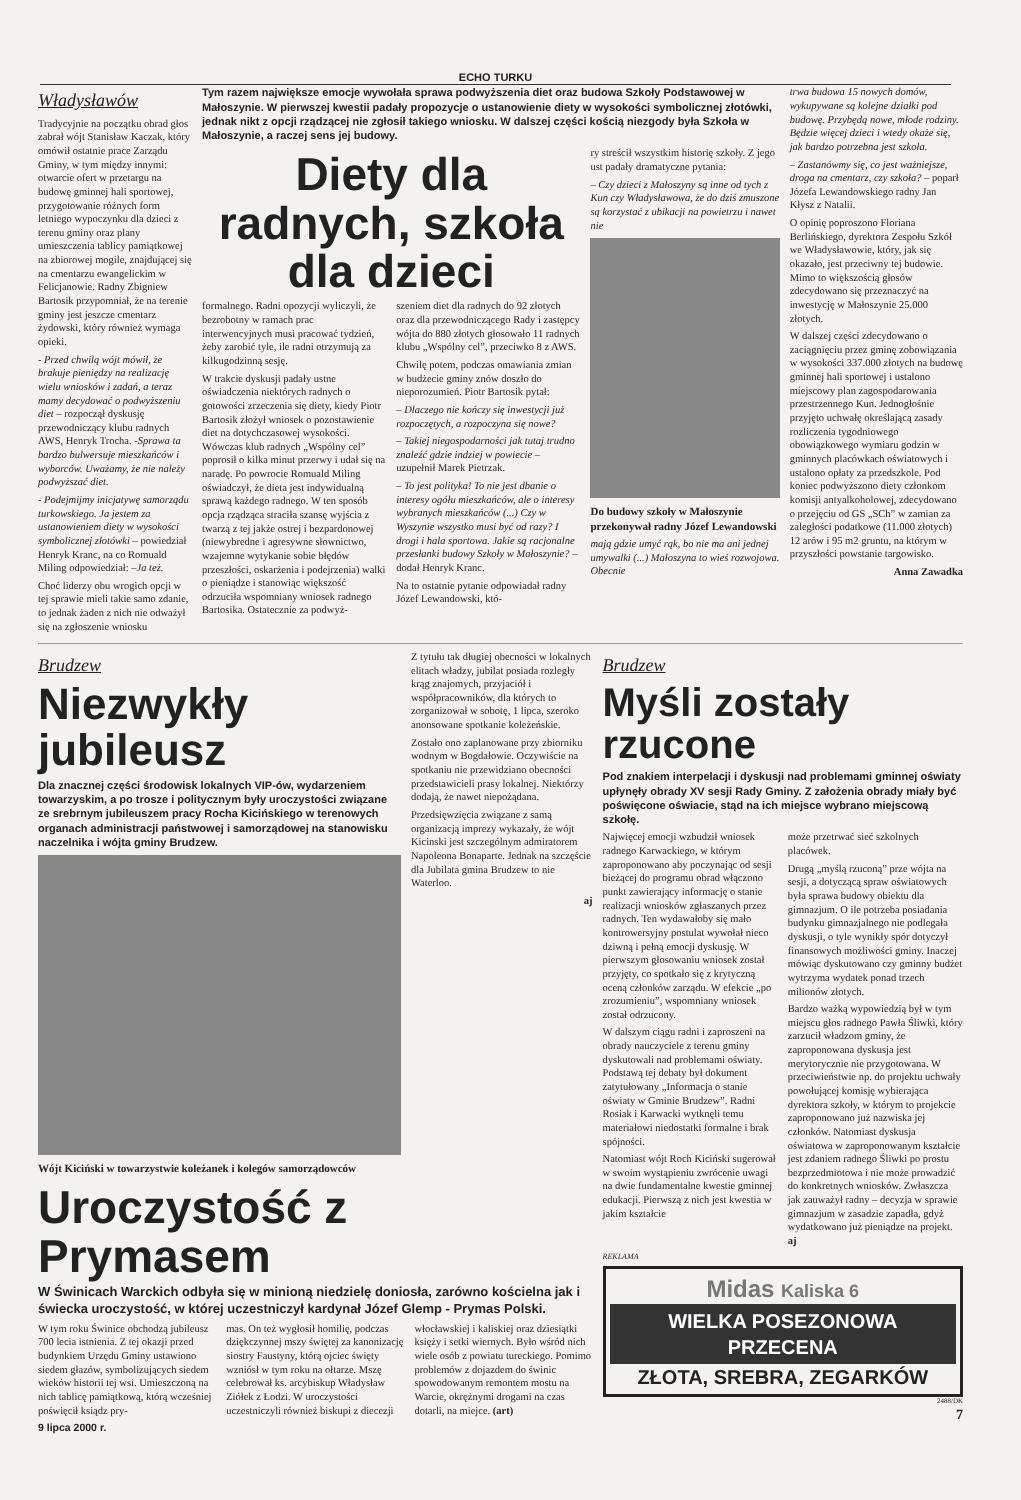ECHO TURKU
Władysławów
Tradycyjnie na początku obrad głos zabrał wójt Stanisław Kaczak, który omówił ostatnie prace Zarządu Gminy, w tym między innymi: otwarcie ofert w przetargu na budowę gminnej hali sportowej, przygotowanie różnych form letniego wypoczynku dla dzieci z terenu gminy oraz plany umieszczenia tablicy pamiątkowej na zbiorowej mogile, znajdującej się na cmentarzu ewangelickim w Felicjanowie. Radny Zbigniew Bartosik przypomniał, że na terenie gminy jest jeszcze cmentarz żydowski, który również wymaga opieki.
- Przed chwilą wójt mówił, że brakuje pieniędzy na realizację wielu wniosków i zadań, a teraz mamy decydować o podwyższeniu diet – rozpoczął dyskusję przewodniczący klubu radnych AWS, Henryk Trocha. -Sprawa ta bardzo bulwersuje mieszkańców i wyborców. Uważamy, że nie należy podwyższać diet.
- Podejmijmy inicjatywę samorządu turkowskiego. Ja jestem za ustanowieniem diety w wysokości symbolicznej złotówki – powiedział Henryk Kranc, na co Romuald Miling odpowiedział: –Ja też.
Choć liderzy obu wrogich opcji w tej sprawie mieli takie samo zdanie, to jednak żaden z nich nie odważył się na zgłoszenie wniosku
Tym razem największe emocje wywołała sprawa podwyższenia diet oraz budowa Szkoły Podstawowej w Małoszynie. W pierwszej kwestii padały propozycje o ustanowienie diety w wysokości symbolicznej złotówki, jednak nikt z opcji rządzącej nie zgłosił takiego wniosku. W dalszej części kością niezgody była Szkoła w Małoszynie, a raczej sens jej budowy.
Diety dla radnych, szkoła dla dzieci
formalnego. Radni opozycji wyliczyli, że bezrobotny w ramach prac interwencyjnych musi pracować tydzień, żeby zarobić tyle, ile radni otrzymują za kilkugodzinną sesję.
W trakcie dyskusji padały ustne oświadczenia niektórych radnych o gotowości zrzeczenia się diety, kiedy Piotr Bartosik złożył wniosek o pozostawienie diet na dotychczasowej wysokości. Wówczas klub radnych „Wspólny cel” poprosił o kilka minut przerwy i udał się na naradę. Po powrocie Romuald Miling oświadczył, że dieta jest indywidualną sprawą każdego radnego. W ten sposób opcja rządząca straciła szansę wyjścia z twarzą z tej jakże ostrej i bezpardonowej (niewybredne i agresywne słownictwo, wzajemne wytykanie sobie błędów przeszłości, oskarżenia i podejrzenia) walki o pieniądze i stanowiąc większość odrzuciła wspomniany wniosek radnego Bartosika. Ostatecznie za podwyż-
szeniem diet dla radnych do 92 złotych oraz dla przewodniczącego Rady i zastępcy wójta do 880 złotych głosowało 11 radnych klubu „Wspólny cel”, przeciwko 8 z AWS.
Chwilę potem, podczas omawiania zmian w budżecie gminy znów doszło do nieporozumień. Piotr Bartosik pytał:
– Dlaczego nie kończy się inwestycji już rozpoczętych, a rozpoczyna się nowe?
– Takiej niegospodarności jak tutaj trudno znaleźć gdzie indziej w powiecie – uzupełnił Marek Pietrzak.
– To jest polityka! To nie jest dbanie o interesy ogółu mieszkańców, ale o interesy wybranych mieszkańców (...) Czy w Wyszynie wszystko musi być od razy? I drogi i hala sportowa. Jakie są racjonalne przesłanki budowy Szkoły w Małoszynie? – dodał Henryk Kranc.
Na to ostatnie pytanie odpowiadał radny Józef Lewandowski, któ-
ry streścił wszystkim historię szkoły. Z jego ust padały dramatyczne pytania:
– Czy dzieci z Małoszyny są inne od tych z Kun czy Władysławowa, że do dziś zmuszone są korzystać z ubikacji na powietrzu i nawet nie
Do budowy szkoły w Małoszynie przekonywał radny Józef Lewandowski
mają gdzie umyć rąk, bo nie ma ani jednej umywalki (...) Małoszyna to wieś rozwojowa. Obecnie
trwa budowa 15 nowych domów, wykupywane są kolejne działki pod budowę. Przybędą nowe, młode rodziny. Będzie więcej dzieci i wtedy okaże się, jak bardzo potrzebna jest szkoła.
– Zastanówmy się, co jest ważniejsze, droga na cmentarz, czy szkoła? – poparł Józefa Lewandowskiego radny Jan Kłysz z Natalii.
O opinię poproszono Floriana Berlińskiego, dyrektora Zespołu Szkół we Władysławowie, który, jak się okazało, jest przeciwny tej budowie. Mimo to większością głosów zdecydowano się przeznaczyć na inwestycję w Małoszynie 25.000 złotych.
W dalszej części zdecydowano o zaciągnięciu przez gminę zobowiązania w wysokości 337.000 złotych na budowę gminnej hali sportowej i ustalono miejscowy plan zagospodarowania przestrzennego Kun. Jednogłośnie przyjęto uchwałę określającą zasady rozliczenia tygodniowego obowiązkowego wymiaru godzin w gminnych placówkach oświatowych i ustalono opłaty za przedszkole. Pod koniec podwyższono diety członkom komisji antyalkoholowej, zdecydowano o przejęciu od GS „SCh” w zamian za zaległości podatkowe (11.000 złotych) 12 arów i 95 m2 gruntu, na którym w przyszłości powstanie targowisko.
Anna Zawadka
Brudzew
Niezwykły jubileusz
Dla znacznej części środowisk lokalnych VIP-ów, wydarzeniem towarzyskim, a po trosze i politycznym były uroczystości związane ze srebrnym jubileuszem pracy Rocha Kicińskiego w terenowych organach administracji państwowej i samorządowej na stanowisku naczelnika i wójta gminy Brudzew.
Wójt Kiciński w towarzystwie koleżanek i kolegów samorządowców
Z tytułu tak długiej obecności w lokalnych elitach władzy, jubilat posiada rozległy krąg znajomych, przyjaciół i współpracowników, dla których to zorganizował w sobotę, 1 lipca, szeroko anonsowane spotkanie koleżeńskie.
Zostało ono zaplanowane przy zbiorniku wodnym w Bogdałowie. Oczywiście na spotkaniu nie przewidziano obecności przedstawicieli prasy lokalnej. Niektórzy dodają, że nawet niepożądana.
Przedsięwzięcia związane z samą organizacją imprezy wykazały, że wójt Kicinski jest szczególnym admiratorem Napoleona Bonaparte. Jednak na szczęście dla Jubilata gmina Brudzew to nie Waterloo.
aj
Uroczystość z Prymasem
W Świnicach Warckich odbyła się w minioną niedzielę doniosła, zarówno kościelna jak i świecka uroczystość, w której uczestniczył kardynał Józef Glemp - Prymas Polski.
W tym roku Świnice obchodzą jubileusz 700 lecia istnienia. Z tej okazji przed budynkiem Urzędu Gminy ustawiono siedem głazów, symbolizujących siedem wieków historii tej wsi. Umieszczoną na nich tablicę pamiątkową, którą wcześniej poświęcił ksiądz pry-
mas. On też wygłosił homilię, podczas dziękczynnej mszy świętej za kanonizację siostry Faustyny, którą ojciec święty wzniósł w tym roku na ołtarze. Mszę celebrował ks. arcybiskup Władysław Ziółek z Łodzi. W uroczystości uczestniczyli również biskupi z diecezji
włocławskiej i kaliskiej oraz dziesiątki księży i setki wiernych. Było wśród nich wiele osób z powiatu tureckiego. Pomimo problemów z dojazdem do świnic spowodowanym remontem mostu na Warcie, okrężnymi drogami na czas dotarli, na miejce. (art)
9 lipca 2000 r.
Brudzew
Myśli zostały rzucone
Pod znakiem interpelacji i dyskusji nad problemami gminnej oświaty upłynęły obrady XV sesji Rady Gminy. Z założenia obrady miały być poświęcone oświacie, stąd na ich miejsce wybrano miejscową szkołę.
Najwięcej emocji wzbudził wniosek radnego Karwackiego, w którym zaproponowano aby poczynając od sesji bieżącej do programu obrad włączono punkt zawierający informację o stanie realizacji wniosków zgłaszanych przez radnych. Ten wydawałoby się mało kontrowersyjny postulat wywołał nieco dziwną i pełną emocji dyskusję. W pierwszym głosowaniu wniosek został przyjęty, co spotkało się z krytyczną oceną członków zarządu. W efekcie „po zrozumieniu”, wspomniany wniosek został odrzucony.
W dalszym ciągu radni i zaproszeni na obrady nauczyciele z terenu gminy dyskutowali nad problemami oświaty. Podstawą tej debaty był dokument zatytułowany „Informacja o stanie oświaty w Gminie Brudzew”. Radni Rosiak i Karwacki wytknęli temu materiałowi niedostatki formalne i brak spójności.
Natomiast wójt Roch Kiciński sugerował w swoim wystąpieniu zwrócenie uwagi na dwie fundamentalne kwestie gminnej edukacji. Pierwszą z nich jest kwestia w jakim kształcie
może przetrwać sieć szkolnych placówek.
Drugą „myślą rzuconą” prze wójta na sesji, a dotyczącą spraw oświatowych była sprawa budowy obiektu dla gimnazjum. O ile potrzeba posiadania budynku gimnazjalnego nie podlegała dyskusji, o tyle wynikły spór dotyczył finansowych możliwości gminy. Inaczej mówiąc dyskutowano czy gminny budżet wytrzyma wydatek ponad trzech milionów złotych.
Bardzo ważką wypowiedzią był w tym miejscu głos radnego Pawła Śliwki, który zarzucił władzom gminy, że zaproponowana dyskusja jest merytorycznie nie przygotowana. W przeciwieństwie np. do projektu uchwały powołującej komisję wybierająca dyrektora szkoły, w którym to projekcie zaproponowano już nazwiska jej członków. Natomiast dyskusja oświatowa w zaproponowanym kształcie jest zdaniem radnego Śliwki po prostu bezprzedmiotowa i nie może prowadzić do konkretnych wniosków. Zwłaszcza jak zauważył radny – decyzja w sprawie gimnazjum w zasadzie zapadła, gdyż wydatkowano już pieniądze na projekt. aj
REKLAMA
Midas Kaliska 6
WIELKA POSEZONOWA PRZECENA
ZŁOTA, SREBRA, ZEGARKÓW
2488/DK
7